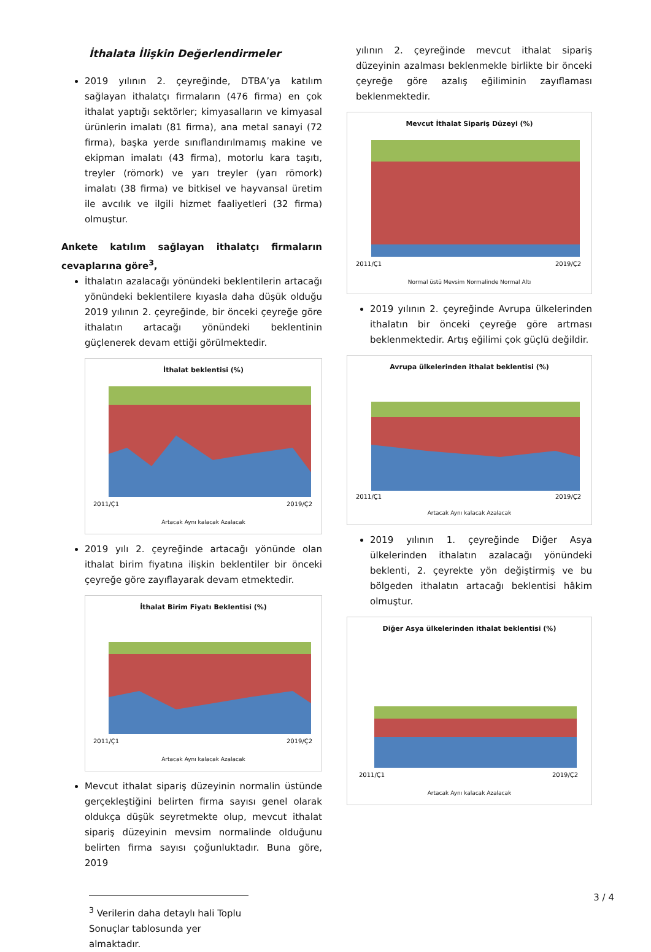İthalata İlişkin Değerlendirmeler
2019 yılının 2. çeyreğinde, DTBA’ya katılım sağlayan ithalatçı firmaların (476 firma) en çok ithalat yaptığı sektörler; kimyasalların ve kimyasal ürünlerin imalatı (81 firma), ana metal sanayi (72 firma), başka yerde sınıflandırılmamış makine ve ekipman imalatı (43 firma), motorlu kara taşıtı, treyler (römork) ve yarı treyler (yarı römork) imalatı (38 firma) ve bitkisel ve hayvansal üretim ile avcılık ve ilgili hizmet faaliyetleri (32 firma) olmuştur.
Ankete katılım sağlayan ithalatçı firmaların cevaplarına göre<sup>3</sup>,
İthalatın azalacağı yönündeki beklentilerin artacağı yönündeki beklentilere kıyasla daha düşük olduğu 2019 yılının 2. çeyreğinde, bir önceki çeyreğe göre ithalatın artacağı yönündeki beklentinin güçlenerek devam ettiği görülmektedir.
İthalat beklentisi (%)
2011/Ç1
2019/Ç2
Artacak Aynı kalacak Azalacak
2019 yılı 2. çeyreğinde artacağı yönünde olan ithalat birim fiyatına ilişkin beklentiler bir önceki çeyreğe göre zayıflayarak devam etmektedir.
İthalat Birim Fiyatı Beklentisi (%)
2011/Ç1
2019/Ç2
Artacak Aynı kalacak Azalacak
Mevcut ithalat sipariş düzeyinin normalin üstünde gerçekleştiğini belirten firma sayısı genel olarak oldukça düşük seyretmekte olup, mevcut ithalat sipariş düzeyinin mevsim normalinde olduğunu belirten firma sayısı çoğunluktadır. Buna göre, 2019
<sup>3</sup> Verilerin daha detaylı hali Toplu Sonuçlar tablosunda yer almaktadır.
yılının 2. çeyreğinde mevcut ithalat sipariş düzeyinin azalması beklenmekle birlikte bir önceki çeyreğe göre azalış eğiliminin zayıflaması beklenmektedir.
Mevcut İthalat Sipariş Düzeyi (%)
2011/Ç1
2019/Ç2
Normal üstü Mevsim Normalinde Normal Altı
2019 yılının 2. çeyreğinde Avrupa ülkelerinden ithalatın bir önceki çeyreğe göre artması beklenmektedir. Artış eğilimi çok güçlü değildir.
Avrupa ülkelerinden ithalat beklentisi (%)
2011/Ç1
2019/Ç2
Artacak Aynı kalacak Azalacak
2019 yılının 1. çeyreğinde Diğer Asya ülkelerinden ithalatın azalacağı yönündeki beklenti, 2. çeyrekte yön değiştirmiş ve bu bölgeden ithalatın artacağı beklentisi hâkim olmuştur.
Diğer Asya ülkelerinden ithalat beklentisi (%)
2011/Ç1
2019/Ç2
Artacak Aynı kalacak Azalacak
3 / 4